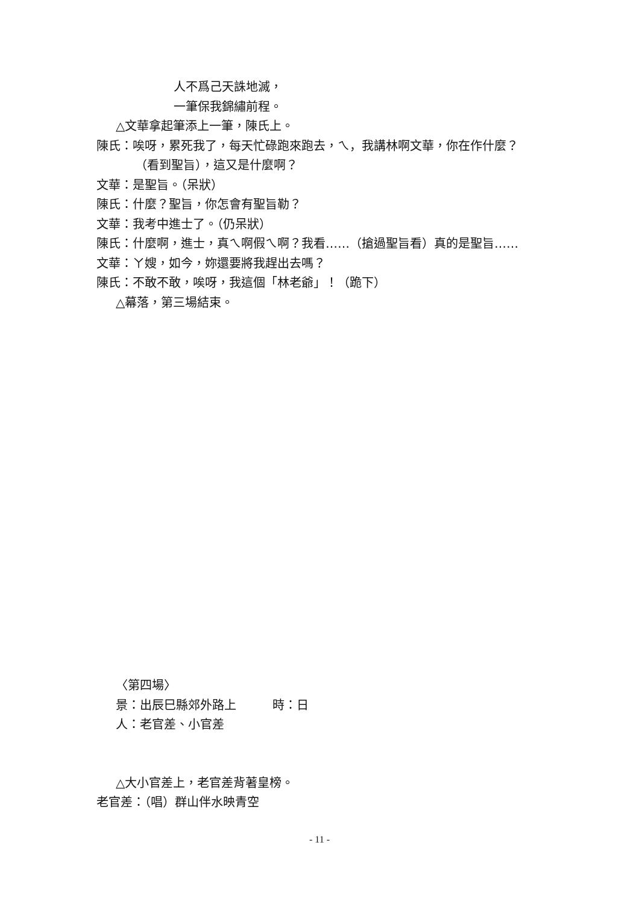人不爲己天誅地滅，
一筆保我錦繡前程。
△文華拿起筆添上一筆，陳氏上。
陳氏：唉呀，累死我了，每天忙碌跑來跑去，ㄟ，我講林啊文華，你在作什麼？
（看到聖旨），這又是什麼啊？
文華：是聖旨。（呆狀）
陳氏：什麼？聖旨，你怎會有聖旨勒？
文華：我考中進士了。（仍呆狀）
陳氏：什麼啊，進士，真ㄟ啊假ㄟ啊？我看……（搶過聖旨看）真的是聖旨……
文華：ㄚ嫂，如今，妳還要將我趕出去嗎？
陳氏：不敢不敢，唉呀，我這個「林老爺」！（跪下）
△幕落，第三場結束。
〈第四場〉
景：出辰巳縣郊外路上　　　時：日
人：老官差、小官差
△大小官差上，老官差背著皇榜。
老官差：（唱）群山伴水映青空
- 11 -